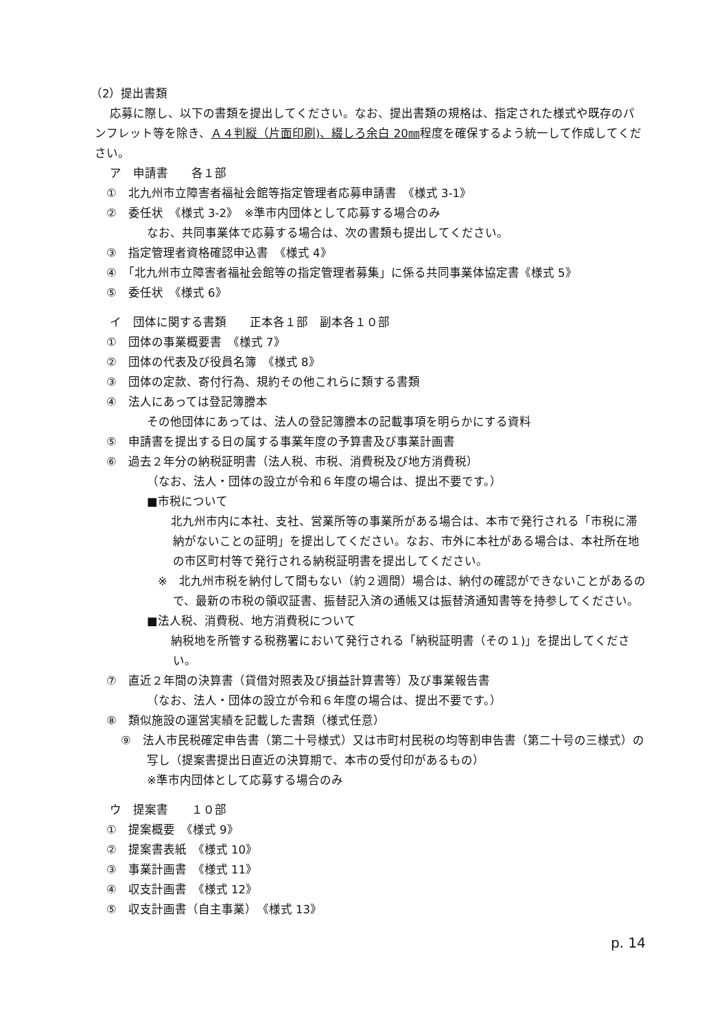（2）提出書類
応募に際し、以下の書類を提出してください。なお、提出書類の規格は、指定された様式や既存のパンフレット等を除き、Ａ４判縦（片面印刷)、綴しろ余白 20㎜程度を確保するよう統一して作成してください。
ア　申請書　　各１部
　①　北九州市立障害者福祉会館等指定管理者応募申請書　《様式 3-1》
　②　委任状　《様式 3-2》　※準市内団体として応募する場合のみ
なお、共同事業体で応募する場合は、次の書類も提出してください。
　③　指定管理者資格確認申込書　《様式 4》
　④　「北九州市立障害者福祉会館等の指定管理者募集」に係る共同事業体協定書《様式 5》
　⑤　委任状　《様式 6》
イ　団体に関する書類　　正本各１部　副本各１０部
　①　団体の事業概要書　《様式 7》
　②　団体の代表及び役員名簿　《様式 8》
　③　団体の定款、寄付行為、規約その他これらに類する書類
　④　法人にあっては登記簿謄本
その他団体にあっては、法人の登記簿謄本の記載事項を明らかにする資料
　⑤　申請書を提出する日の属する事業年度の予算書及び事業計画書
　⑥　過去２年分の納税証明書（法人税、市税、消費税及び地方消費税）
（なお、法人・団体の設立が令和６年度の場合は、提出不要です。）
■市税について
　北九州市内に本社、支社、営業所等の事業所がある場合は、本市で発行される「市税に滞納がないことの証明」を提出してください。なお、市外に本社がある場合は、本社所在地の市区町村等で発行される納税証明書を提出してください。
※　北九州市税を納付して間もない（約２週間）場合は、納付の確認ができないことがあるので、最新の市税の領収証書、振替記入済の通帳又は振替済通知書等を持参してください。
■法人税、消費税、地方消費税について
　納税地を所管する税務署において発行される「納税証明書（その１)」を提出してください。
　⑦　直近２年間の決算書（貸借対照表及び損益計算書等）及び事業報告書
（なお、法人・団体の設立が令和６年度の場合は、提出不要です。）
　⑧　類似施設の運営実績を記載した書類（様式任意）
⑨　法人市民税確定申告書（第二十号様式）又は市町村民税の均等割申告書（第二十号の三様式）の写し（提案書提出日直近の決算期で、本市の受付印があるもの）
※準市内団体として応募する場合のみ
ウ　提案書　　１０部
　①　提案概要　《様式 9》
　②　提案書表紙　《様式 10》
　③　事業計画書　《様式 11》
　④　収支計画書　《様式 12》
　⑤　収支計画書（自主事業）　《様式 13》
p. 14